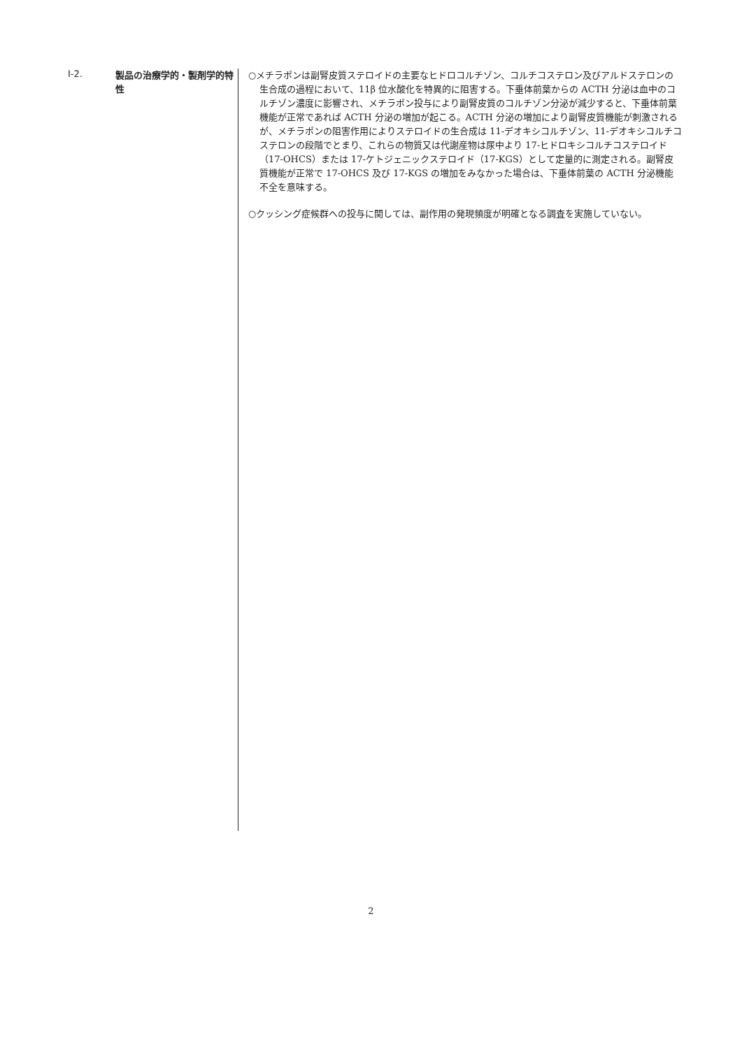Ⅰ-2.
製品の治療学的・製剤学的特性
○メチラポンは副腎皮質ステロイドの主要なヒドロコルチゾン、コルチコステロン及びアルドステロンの生合成の過程において、11β 位水酸化を特異的に阻害する。下垂体前葉からの ACTH 分泌は血中のコルチゾン濃度に影響され、メチラポン投与により副腎皮質のコルチゾン分泌が減少すると、下垂体前葉機能が正常であれば ACTH 分泌の増加が起こる。ACTH 分泌の増加により副腎皮質機能が刺激されるが、メチラポンの阻害作用によりステロイドの生合成は 11-デオキシコルチゾン、11-デオキシコルチコステロンの段階でとまり、これらの物質又は代謝産物は尿中より 17-ヒドロキシコルチコステロイド（17-OHCS）または 17-ケトジェニックステロイド（17-KGS）として定量的に測定される。副腎皮質機能が正常で 17-OHCS 及び 17-KGS の増加をみなかった場合は、下垂体前葉の ACTH 分泌機能不全を意味する。
○クッシング症候群への投与に関しては、副作用の発現頻度が明確となる調査を実施していない。
2